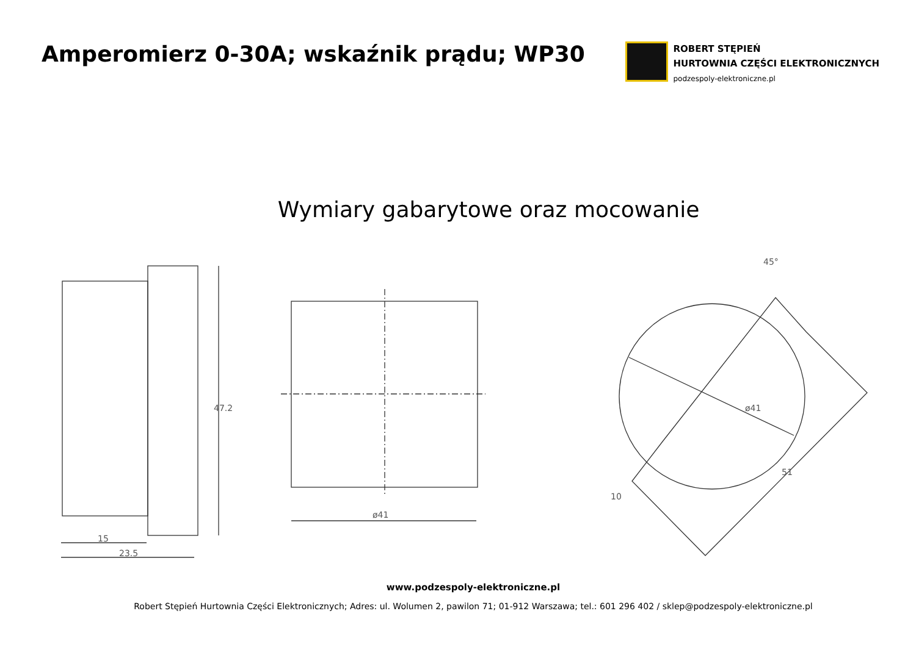Amperomierz 0-30A; wskaźnik prądu; WP30
ROBERT STĘPIEŃ
HURTOWNIA CZĘŚCI ELEKTRONICZNYCH
podzespoly-elektroniczne.pl
Wymiary gabarytowe oraz mocowanie
15
23.5
47.2
ø41
ø41
51
10
45°
www.podzespoly-elektroniczne.pl
Robert Stępień Hurtownia Części Elektronicznych; Adres: ul. Wolumen 2, pawilon 71; 01-912 Warszawa; tel.: 601 296 402 / sklep@podzespoly-elektroniczne.pl